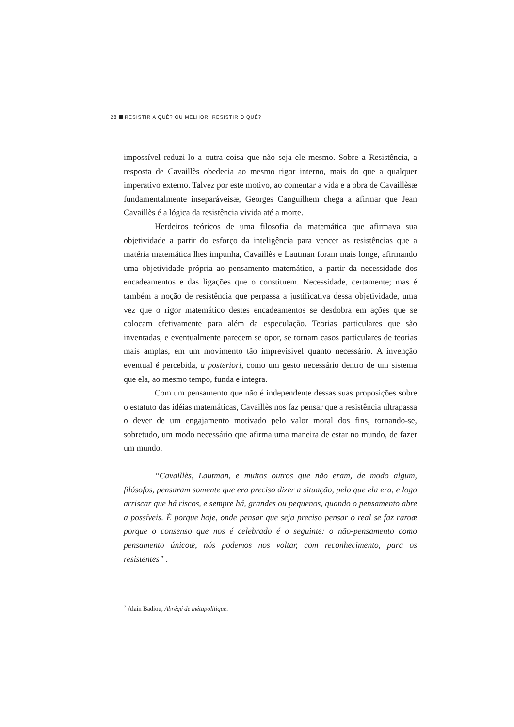28 RESISTIR A QUÊ? OU MELHOR, RESISTIR O QUÊ?
impossível reduzi-lo a outra coisa que não seja ele mesmo. Sobre a Resistência, a resposta de Cavaillès obedecia ao mesmo rigor interno, mais do que a qualquer imperativo externo. Talvez por este motivo, ao comentar a vida e a obra de Cavaillèsæ fundamentalmente inseparáveisæ, Georges Canguilhem chega a afirmar que Jean Cavaillès é a lógica da resistência vivida até a morte.
Herdeiros teóricos de uma filosofia da matemática que afirmava sua objetividade a partir do esforço da inteligência para vencer as resistências que a matéria matemática lhes impunha, Cavaillès e Lautman foram mais longe, afirmando uma objetividade própria ao pensamento matemático, a partir da necessidade dos encadeamentos e das ligações que o constituem. Necessidade, certamente; mas é também a noção de resistência que perpassa a justificativa dessa objetividade, uma vez que o rigor matemático destes encadeamentos se desdobra em ações que se colocam efetivamente para além da especulação. Teorias particulares que são inventadas, e eventualmente parecem se opor, se tornam casos particulares de teorias mais amplas, em um movimento tão imprevisível quanto necessário. A invenção eventual é percebida, a posteriori, como um gesto necessário dentro de um sistema que ela, ao mesmo tempo, funda e integra.
Com um pensamento que não é independente dessas suas proposições sobre o estatuto das idéias matemáticas, Cavaillès nos faz pensar que a resistência ultrapassa o dever de um engajamento motivado pelo valor moral dos fins, tornando-se, sobretudo, um modo necessário que afirma uma maneira de estar no mundo, de fazer um mundo.
“Cavaillès, Lautman, e muitos outros que não eram, de modo algum, filósofos, pensaram somente que era preciso dizer a situação, pelo que ela era, e logo arriscar que há riscos, e sempre há, grandes ou pequenos, quando o pensamento abre a possíveis. É porque hoje, onde pensar que seja preciso pensar o real se faz raroæ porque o consenso que nos é celebrado é o seguinte: o não-pensamento como pensamento únicoæ, nós podemos nos voltar, com reconhecimento, para os resistentes” .
<sup>7</sup> Alain Badiou, Abrégé de métapolitique.